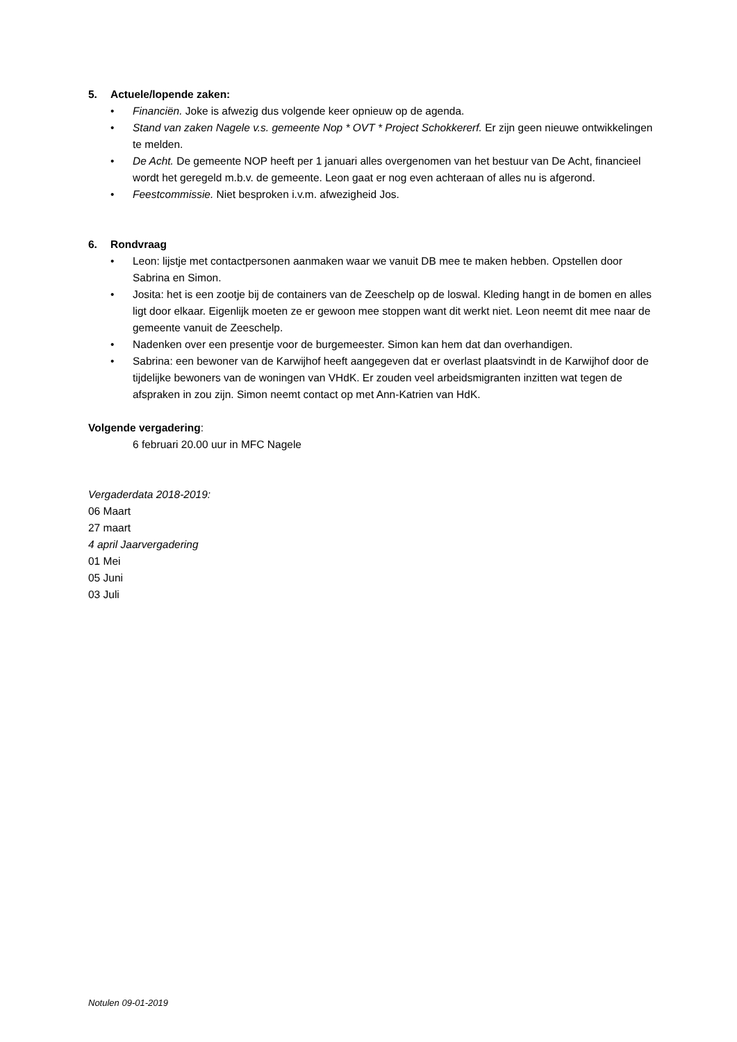5. Actuele/lopende zaken:
• Financiën. Joke is afwezig dus volgende keer opnieuw op de agenda.
• Stand van zaken Nagele v.s. gemeente Nop * OVT * Project Schokkererf. Er zijn geen nieuwe ontwikkelingen te melden.
• De Acht. De gemeente NOP heeft per 1 januari alles overgenomen van het bestuur van De Acht, financieel wordt het geregeld m.b.v. de gemeente. Leon gaat er nog even achteraan of alles nu is afgerond.
• Feestcommissie. Niet besproken i.v.m. afwezigheid Jos.
6. Rondvraag
• Leon: lijstje met contactpersonen aanmaken waar we vanuit DB mee te maken hebben. Opstellen door Sabrina en Simon.
• Josita: het is een zootje bij de containers van de Zeeschelp op de loswal. Kleding hangt in de bomen en alles ligt door elkaar. Eigenlijk moeten ze er gewoon mee stoppen want dit werkt niet. Leon neemt dit mee naar de gemeente vanuit de Zeeschelp.
• Nadenken over een presentje voor de burgemeester. Simon kan hem dat dan overhandigen.
• Sabrina: een bewoner van de Karwijhof heeft aangegeven dat er overlast plaatsvindt in de Karwijhof door de tijdelijke bewoners van de woningen van VHdK. Er zouden veel arbeidsmigranten inzitten wat tegen de afspraken in zou zijn. Simon neemt contact op met Ann-Katrien van HdK.
Volgende vergadering:
6 februari 20.00 uur in MFC Nagele
Vergaderdata 2018-2019:
06 Maart
27 maart
4 april Jaarvergadering
01 Mei
05 Juni
03 Juli
Notulen 09-01-2019